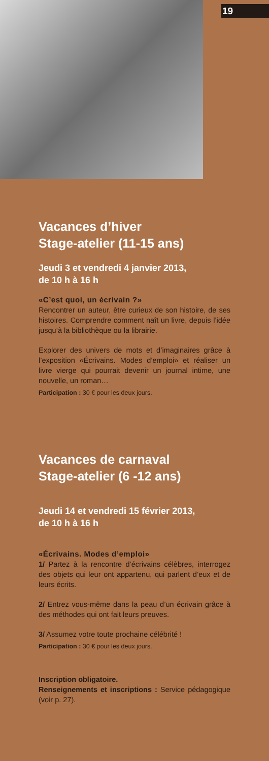19
Vacances d’hiver
Stage-atelier (11-15 ans)
Jeudi 3 et vendredi 4 janvier 2013,
de 10 h à 16 h
«C’est quoi, un écrivain ?»
Rencontrer un auteur, être curieux de son histoire, de ses histoires. Comprendre comment naît un livre, depuis l’idée jusqu’à la bibliothèque ou la librairie.
Explorer des univers de mots et d’imaginaires grâce à l’exposition «Écrivains. Modes d’emploi» et réaliser un livre vierge qui pourrait devenir un journal intime, une nouvelle, un roman…
Participation : 30 € pour les deux jours.
Vacances de carnaval
Stage-atelier (6 -12 ans)
Jeudi 14 et vendredi 15 février 2013,
de 10 h à 16 h
«Écrivains. Modes d’emploi»
1/ Partez à la rencontre d’écrivains célèbres, interrogez des objets qui leur ont appartenu, qui parlent d’eux et de leurs écrits.
2/ Entrez vous-même dans la peau d’un écrivain grâce à des méthodes qui ont fait leurs preuves.
3/ Assumez votre toute prochaine célébrité !
Participation : 30 € pour les deux jours.
Inscription obligatoire.
Renseignements et inscriptions : Service pédagogique (voir p. 27).